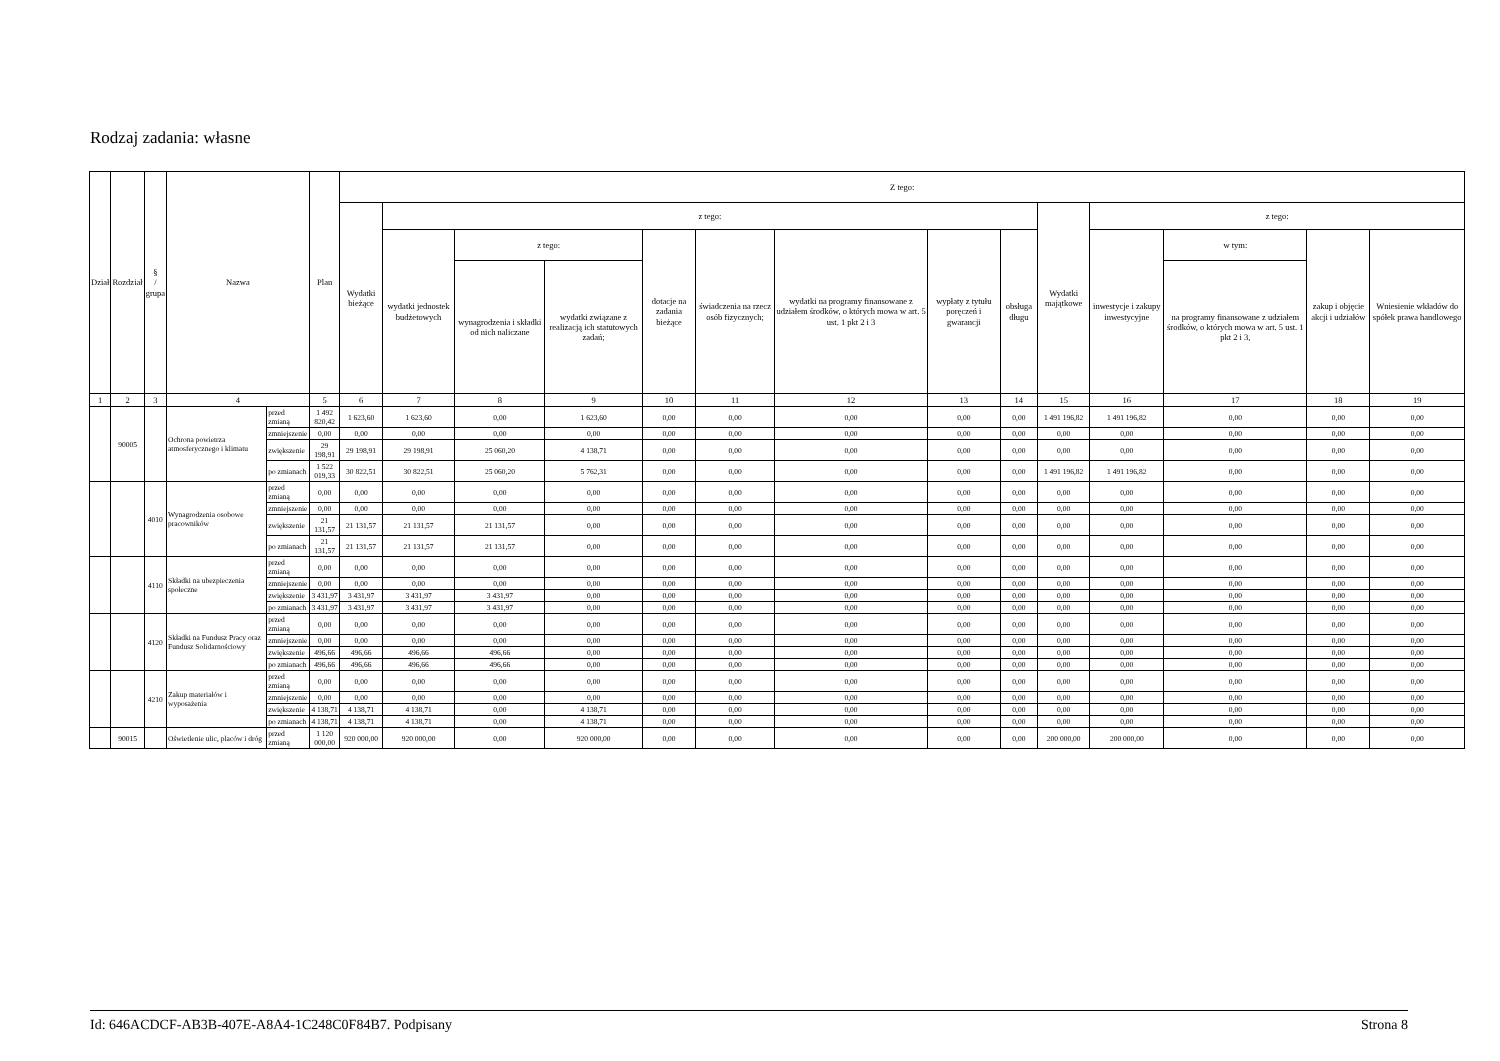Rodzaj zadania: własne
| Dział | Rozdział | § / grupa | Nazwa | | Plan | Z tego: | | | | | | | | | | | | | |
| --- | --- | --- | --- | --- | --- | --- | --- | --- | --- | --- | --- | --- | --- | --- | --- | --- | --- | --- | --- |
| | | | | | | Wydatki bieżące | z tego: | | | | | | | | Wydatki majątkowe | z tego: | | | |
| | | | | | | | wydatki jednostek budżetowych | z tego: | | dotacje na zadania bieżące | świadczenia na rzecz osób fizycznych; | wydatki na programy finansowane z udziałem środków, o których mowa w art. 5 ust. 1 pkt 2 i 3 | wypłaty z tytułu poręczeń i gwarancji | obsługa długu | | inwestycje i zakupy inwestycyjne | w tym: | zakup i objęcie akcji i udziałów | Wniesienie wkładów do spółek prawa handlowego |
| | | | | | | | | wynagrodzenia i składki od nich naliczane | wydatki związane z realizacją ich statutowych zadań; | | | | | | | | na programy finansowane z udziałem środków, o których mowa w art. 5 ust. 1 pkt 2 i 3, | | |
| 1 | 2 | 3 | 4 | | 5 | 6 | 7 | 8 | 9 | 10 | 11 | 12 | 13 | 14 | 15 | 16 | 17 | 18 | 19 |
| | 90005 | | Ochrona powietrza atmosferycznego i klimatu | przed zmianą | 1 492 820,42 | 1 623,60 | 1 623,60 | 0,00 | 1 623,60 | 0,00 | 0,00 | 0,00 | 0,00 | 0,00 | 1 491 196,82 | 1 491 196,82 | 0,00 | 0,00 | 0,00 |
| | | | | zmniejszenie | 0,00 | 0,00 | 0,00 | 0,00 | 0,00 | 0,00 | 0,00 | 0,00 | 0,00 | 0,00 | 0,00 | 0,00 | 0,00 | 0,00 | 0,00 |
| | | | | zwiększenie | 29 198,91 | 29 198,91 | 29 198,91 | 25 060,20 | 4 138,71 | 0,00 | 0,00 | 0,00 | 0,00 | 0,00 | 0,00 | 0,00 | 0,00 | 0,00 | 0,00 |
| | | | | po zmianach | 1 522 019,33 | 30 822,51 | 30 822,51 | 25 060,20 | 5 762,31 | 0,00 | 0,00 | 0,00 | 0,00 | 0,00 | 1 491 196,82 | 1 491 196,82 | 0,00 | 0,00 | 0,00 |
| | | 4010 | Wynagrodzenia osobowe pracowników | przed zmianą | 0,00 | 0,00 | 0,00 | 0,00 | 0,00 | 0,00 | 0,00 | 0,00 | 0,00 | 0,00 | 0,00 | 0,00 | 0,00 | 0,00 | 0,00 |
| | | | | zmniejszenie | 0,00 | 0,00 | 0,00 | 0,00 | 0,00 | 0,00 | 0,00 | 0,00 | 0,00 | 0,00 | 0,00 | 0,00 | 0,00 | 0,00 | 0,00 |
| | | | | zwiększenie | 21 131,57 | 21 131,57 | 21 131,57 | 21 131,57 | 0,00 | 0,00 | 0,00 | 0,00 | 0,00 | 0,00 | 0,00 | 0,00 | 0,00 | 0,00 | 0,00 |
| | | | | po zmianach | 21 131,57 | 21 131,57 | 21 131,57 | 21 131,57 | 0,00 | 0,00 | 0,00 | 0,00 | 0,00 | 0,00 | 0,00 | 0,00 | 0,00 | 0,00 | 0,00 |
| | | 4110 | Składki na ubezpieczenia społeczne | przed zmianą | 0,00 | 0,00 | 0,00 | 0,00 | 0,00 | 0,00 | 0,00 | 0,00 | 0,00 | 0,00 | 0,00 | 0,00 | 0,00 | 0,00 | 0,00 |
| | | | | zmniejszenie | 0,00 | 0,00 | 0,00 | 0,00 | 0,00 | 0,00 | 0,00 | 0,00 | 0,00 | 0,00 | 0,00 | 0,00 | 0,00 | 0,00 | 0,00 |
| | | | | zwiększenie | 3 431,97 | 3 431,97 | 3 431,97 | 3 431,97 | 0,00 | 0,00 | 0,00 | 0,00 | 0,00 | 0,00 | 0,00 | 0,00 | 0,00 | 0,00 | 0,00 |
| | | | | po zmianach | 3 431,97 | 3 431,97 | 3 431,97 | 3 431,97 | 0,00 | 0,00 | 0,00 | 0,00 | 0,00 | 0,00 | 0,00 | 0,00 | 0,00 | 0,00 | 0,00 |
| | | 4120 | Składki na Fundusz Pracy oraz Fundusz Solidarnościowy | przed zmianą | 0,00 | 0,00 | 0,00 | 0,00 | 0,00 | 0,00 | 0,00 | 0,00 | 0,00 | 0,00 | 0,00 | 0,00 | 0,00 | 0,00 | 0,00 |
| | | | | zmniejszenie | 0,00 | 0,00 | 0,00 | 0,00 | 0,00 | 0,00 | 0,00 | 0,00 | 0,00 | 0,00 | 0,00 | 0,00 | 0,00 | 0,00 | 0,00 |
| | | | | zwiększenie | 496,66 | 496,66 | 496,66 | 496,66 | 0,00 | 0,00 | 0,00 | 0,00 | 0,00 | 0,00 | 0,00 | 0,00 | 0,00 | 0,00 | 0,00 |
| | | | | po zmianach | 496,66 | 496,66 | 496,66 | 496,66 | 0,00 | 0,00 | 0,00 | 0,00 | 0,00 | 0,00 | 0,00 | 0,00 | 0,00 | 0,00 | 0,00 |
| | | 4210 | Zakup materiałów i wyposażenia | przed zmianą | 0,00 | 0,00 | 0,00 | 0,00 | 0,00 | 0,00 | 0,00 | 0,00 | 0,00 | 0,00 | 0,00 | 0,00 | 0,00 | 0,00 | 0,00 |
| | | | | zmniejszenie | 0,00 | 0,00 | 0,00 | 0,00 | 0,00 | 0,00 | 0,00 | 0,00 | 0,00 | 0,00 | 0,00 | 0,00 | 0,00 | 0,00 | 0,00 |
| | | | | zwiększenie | 4 138,71 | 4 138,71 | 4 138,71 | 0,00 | 4 138,71 | 0,00 | 0,00 | 0,00 | 0,00 | 0,00 | 0,00 | 0,00 | 0,00 | 0,00 | 0,00 |
| | | | | po zmianach | 4 138,71 | 4 138,71 | 4 138,71 | 0,00 | 4 138,71 | 0,00 | 0,00 | 0,00 | 0,00 | 0,00 | 0,00 | 0,00 | 0,00 | 0,00 | 0,00 |
| | 90015 | | Oświetlenie ulic, placów i dróg | przed zmianą | 1 120 000,00 | 920 000,00 | 920 000,00 | 0,00 | 920 000,00 | 0,00 | 0,00 | 0,00 | 0,00 | 0,00 | 200 000,00 | 200 000,00 | 0,00 | 0,00 | 0,00 |
Id: 646ACDCF-AB3B-407E-A8A4-1C248C0F84B7. Podpisany Strona 8